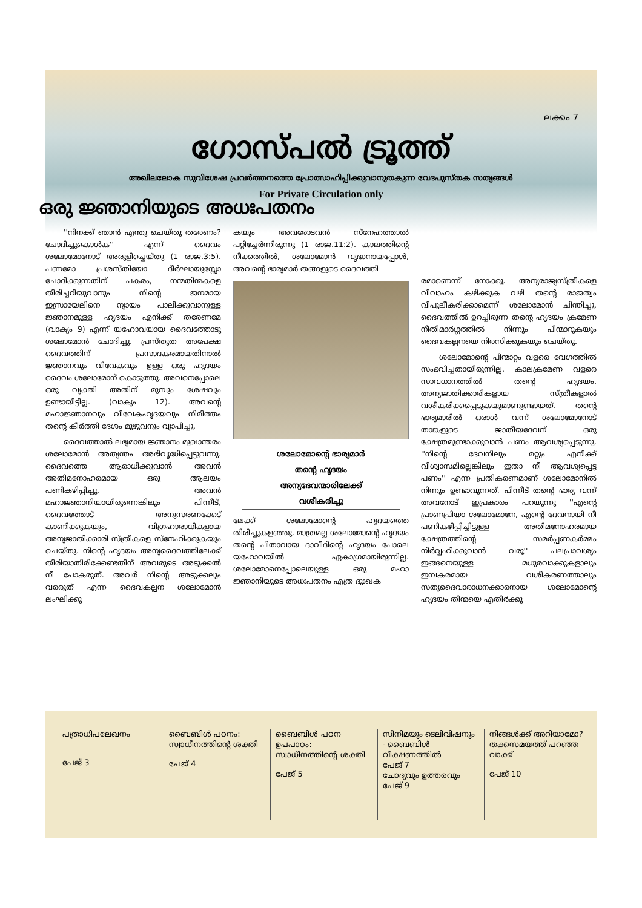ലക്കം 7
ഗോസ്പൽ ട്രൂത്ത്
അഖിലലോക സുവിശേഷ പ്രവർത്തനത്തെ പ്രോത്സാഹിപ്പിക്കുവാനുതകുന്ന വേദപുസ്തക സത്യങ്ങൾ
For Private Circulation only
ഒരു ജ്ഞാനിയുടെ അധഃപതനം
''നിനക്ക് ഞാൻ എന്തു ചെയ്തു തരേണം? ചോദിച്ചുകൊൾക'' എന്ന് ദൈവം ശലോമോനോട് അരുളിച്ചെയ്തു (1 രാജ.3:5). പണമോ പ്രശസ്തിയോ ദീർഘായുസ്സോ ചോദിക്കുന്നതിന് പകരം, നന്മതിന്മകളെ തിരിച്ചറിയുവാനും നിന്റെ ജനമായ ഇസ്രായേലിനെ ന്യായം പാലിക്കുവാനുള്ള ജ്ഞാനമുള്ള ഹൃദയം എനിക്ക് തരേണമേ (വാക്യം 9) എന്ന് യഹോവയായ ദൈവത്തോടു ശലോമോൻ ചോദിച്ചു. പ്രസ്തുത അപേക്ഷ ദൈവത്തിന് പ്രസാദകരമായതിനാൽ ജ്ഞാനവും വിവേകവും ഉള്ള ഒരു ഹൃദയം ദൈവം ശലോമോന് കൊടുത്തു. അവനെപ്പോലെ ഒരു വ്യക്തി അതിന് മുമ്പും ശേഷവും ഉണ്ടായിട്ടില്ല. (വാക്യം 12). അവന്റെ മഹാജ്ഞാനവും വിവേകഹൃദയവും നിമിത്തം തന്റെ കീർത്തി ദേശം മുഴുവനും വ്യാപിച്ചു.
ദൈവത്താൽ ലഭ്യമായ ജ്ഞാനം മുഖാന്തരം ശലോമോൻ അത്യന്തം അഭിവൃദ്ധിപ്പെട്ടുവന്നു. ദൈവത്തെ ആരാധിക്കുവാൻ അവൻ അതിമനോഹരമായ ഒരു ആലയം പണികഴിപ്പിച്ചു. അവൻ മഹാജ്ഞാനിയായിരുന്നെങ്കിലും പിന്നീട്, ദൈവത്തോട് അനുസരണക്കേട് കാണിക്കുകയും, വിഗ്രഹാരാധികളായ അന്യജാതിക്കാരി സ്ത്രീകളെ സ്നേഹിക്കുകയും ചെയ്തു. നിന്റെ ഹൃദയം അന്യദൈവത്തിലേക്ക് തിരിയാതിരിക്കേണ്ടതിന് അവരുടെ അടുക്കൽ നീ പോകരുത്. അവർ നിന്റെ അടുക്കലും വരരുത് എന്ന ദൈവകല്പന ശലോമോൻ ലംഘിക്കു
കയും അവരോടവൻ സ്നേഹത്താൽ പറ്റിച്ചേർന്നിരുന്നു (1 രാജ.11:2). കാലത്തിന്റെ നീക്കത്തിൽ, ശലോമോൻ വൃദ്ധനായപ്പോൾ, അവന്റെ ഭാര്യമാർ തങ്ങളുടെ ദൈവത്തി
ശലോമോന്റെ ഭാര്യമാർ
തന്റെ ഹൃദയം
അന്യദേവന്മാരിലേക്ക്
വശീകരിച്ചു
ലേക്ക് ശലോമോന്റെ ഹൃദയത്തെ തിരിച്ചുകളഞ്ഞു. മാത്രമല്ല ശലോമോന്റെ ഹൃദയം തന്റെ പിതാവായ ദാവീദിന്റെ ഹൃദയം പോലെ യഹോവയിൽ ഏകാഗ്രമായിരുന്നില്ല. ശലോമോനെപ്പോലെയുള്ള ഒരു മഹാ ജ്ഞാനിയുടെ അധഃപതനം എത്ര ദുഃഖക
രമാണെന്ന് നോക്കൂ. അന്യരാജ്യസ്ത്രീകളെ വിവാഹം കഴിക്കുക വഴി തന്റെ രാജത്വം വിപുലീകരിക്കാമെന്ന് ശലോമോൻ ചിന്തിച്ചു. ദൈവത്തിൽ ഉറച്ചിരുന്ന തന്റെ ഹൃദയം ക്രമേണ നീതിമാർഗ്ഗത്തിൽ നിന്നും പിന്മാറുകയും ദൈവകല്പനയെ നിരസിക്കുകയും ചെയ്തു.
ശലോമോന്റെ പിന്മാറ്റം വളരെ വേഗത്തിൽ സംഭവിച്ചതായിരുന്നില്ല. കാലക്രമേണ വളരെ സാവധാനത്തിൽ തന്റെ ഹൃദയം, അന്യജാതിക്കാരികളായ സ്ത്രീകളാൽ വശീകരിക്കപ്പെടുകയുമാണുണ്ടായത്. തന്റെ ഭാര്യമാരിൽ ഒരാൾ വന്ന് ശലോമോനോട് താങ്കളുടെ ജാതീയദേവന് ഒരു ക്ഷേത്രമുണ്ടാക്കുവാൻ പണം ആവശ്യപ്പെടുന്നു. ''നിന്റെ ദേവനിലും മറ്റും എനിക്ക് വിശ്വാസമില്ലെങ്കിലും ഇതാ നീ ആവശ്യപ്പെട്ട പണം'' എന്ന പ്രതികരണമാണ് ശലോമോനിൽ നിന്നും ഉണ്ടാവുന്നത്. പിന്നീട് തന്റെ ഭാര്യ വന്ന് അവനോട് ഇപ്രകാരം പറയുന്നു ''എന്റെ പ്രാണപ്രിയാ ശലോമോനേ, എന്റെ ദേവനായി നീ പണികഴിപ്പിച്ചിട്ടുള്ള അതിമനോഹരമായ ക്ഷേത്രത്തിന്റെ സമർപ്പണകർമ്മം നിർവ്വഹിക്കുവാൻ വരൂ'' പലപ്രാവശ്യം ഇങ്ങനെയുള്ള മധുരവാക്കുകളാലും ഇമ്പകരമായ വശീകരണത്താലും സത്യദൈവാരാധനക്കാരനായ ശലോമോന്റെ ഹൃദയം തിന്മയെ എതിർക്കു
പത്രാധിപലേഖനം
പേജ് 3
ബൈബിൾ പഠനം:
സ്വാധീനത്തിന്റെ ശക്തി
പേജ് 4
ബൈബിൾ പഠന ഉപപാഠം:
സ്വാധീനത്തിന്റെ ശക്തി
പേജ് 5
സിനിമയും ടെലിവിഷനും - ബൈബിൾ വീക്ഷണത്തിൽ
പേജ് 7
ചോദ്യവും ഉത്തരവും
പേജ് 9
നിങ്ങൾക്ക് അറിയാമോ?
തക്കസമയത്ത് പറഞ്ഞ വാക്ക്
പേജ് 10